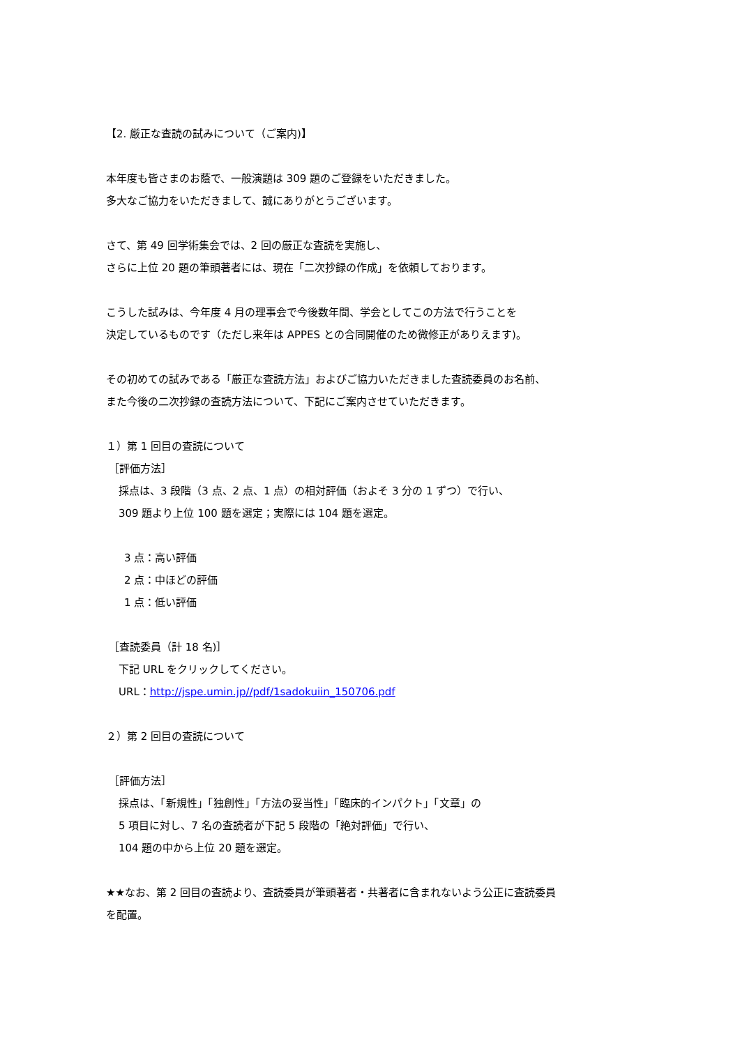【2. 厳正な査読の試みについて（ご案内)】
本年度も皆さまのお蔭で、一般演題は 309 題のご登録をいただきました。
多大なご協力をいただきまして、誠にありがとうございます。
さて、第 49 回学術集会では、2 回の厳正な査読を実施し、
さらに上位 20 題の筆頭著者には、現在「二次抄録の作成」を依頼しております。
こうした試みは、今年度 4 月の理事会で今後数年間、学会としてこの方法で行うことを
決定しているものです（ただし来年は APPES との合同開催のため微修正がありえます)。
その初めての試みである「厳正な査読方法」およびご協力いただきました査読委員のお名前、
また今後の二次抄録の査読方法について、下記にご案内させていただきます。
１）第 1 回目の査読について
［評価方法］
採点は、3 段階（3 点、2 点、1 点）の相対評価（およそ 3 分の 1 ずつ）で行い、
309 題より上位 100 題を選定；実際には 104 題を選定。
3 点：高い評価
2 点：中ほどの評価
1 点：低い評価
［査読委員（計 18 名)］
下記 URL をクリックしてください。
URL：http://jspe.umin.jp//pdf/1sadokuiin_150706.pdf
２）第 2 回目の査読について
［評価方法］
採点は、「新規性」「独創性」「方法の妥当性」「臨床的インパクト」「文章」の
5 項目に対し、7 名の査読者が下記 5 段階の「絶対評価」で行い、
104 題の中から上位 20 題を選定。
★★なお、第 2 回目の査読より、査読委員が筆頭著者・共著者に含まれないよう公正に査読委員
を配置。